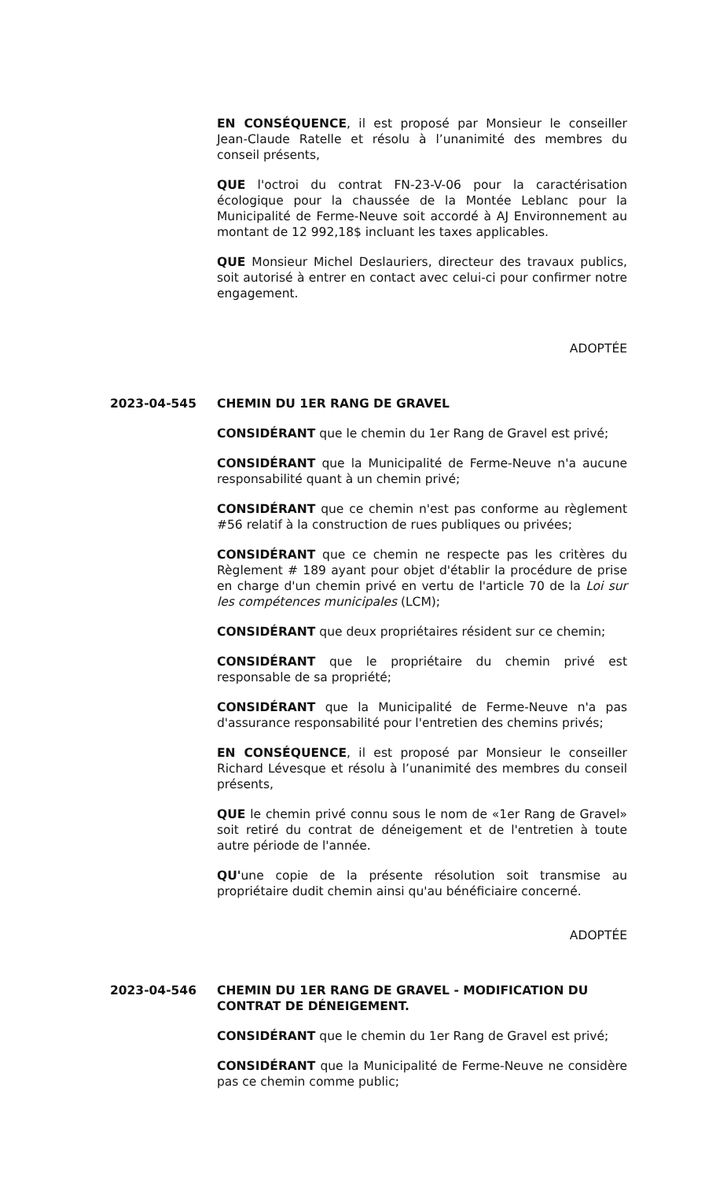EN CONSÉQUENCE, il est proposé par Monsieur le conseiller Jean-Claude Ratelle et résolu à l’unanimité des membres du conseil présents,
QUE l'octroi du contrat FN-23-V-06 pour la caractérisation écologique pour la chaussée de la Montée Leblanc pour la Municipalité de Ferme-Neuve soit accordé à AJ Environnement au montant de 12 992,18$ incluant les taxes applicables.
QUE Monsieur Michel Deslauriers, directeur des travaux publics, soit autorisé à entrer en contact avec celui-ci pour confirmer notre engagement.
ADOPTÉE
2023-04-545 CHEMIN DU 1ER RANG DE GRAVEL
CONSIDÉRANT que le chemin du 1er Rang de Gravel est privé;
CONSIDÉRANT que la Municipalité de Ferme-Neuve n'a aucune responsabilité quant à un chemin privé;
CONSIDÉRANT que ce chemin n'est pas conforme au règlement #56 relatif à la construction de rues publiques ou privées;
CONSIDÉRANT que ce chemin ne respecte pas les critères du Règlement # 189 ayant pour objet d'établir la procédure de prise en charge d'un chemin privé en vertu de l'article 70 de la Loi sur les compétences municipales (LCM);
CONSIDÉRANT que deux propriétaires résident sur ce chemin;
CONSIDÉRANT que le propriétaire du chemin privé est responsable de sa propriété;
CONSIDÉRANT que la Municipalité de Ferme-Neuve n'a pas d'assurance responsabilité pour l'entretien des chemins privés;
EN CONSÉQUENCE, il est proposé par Monsieur le conseiller Richard Lévesque et résolu à l’unanimité des membres du conseil présents,
QUE le chemin privé connu sous le nom de «1er Rang de Gravel» soit retiré du contrat de déneigement et de l'entretien à toute autre période de l'année.
QU'une copie de la présente résolution soit transmise au propriétaire dudit chemin ainsi qu'au bénéficiaire concerné.
ADOPTÉE
2023-04-546 CHEMIN DU 1ER RANG DE GRAVEL - MODIFICATION DU CONTRAT DE DÉNEIGEMENT.
CONSIDÉRANT que le chemin du 1er Rang de Gravel est privé;
CONSIDÉRANT que la Municipalité de Ferme-Neuve ne considère pas ce chemin comme public;